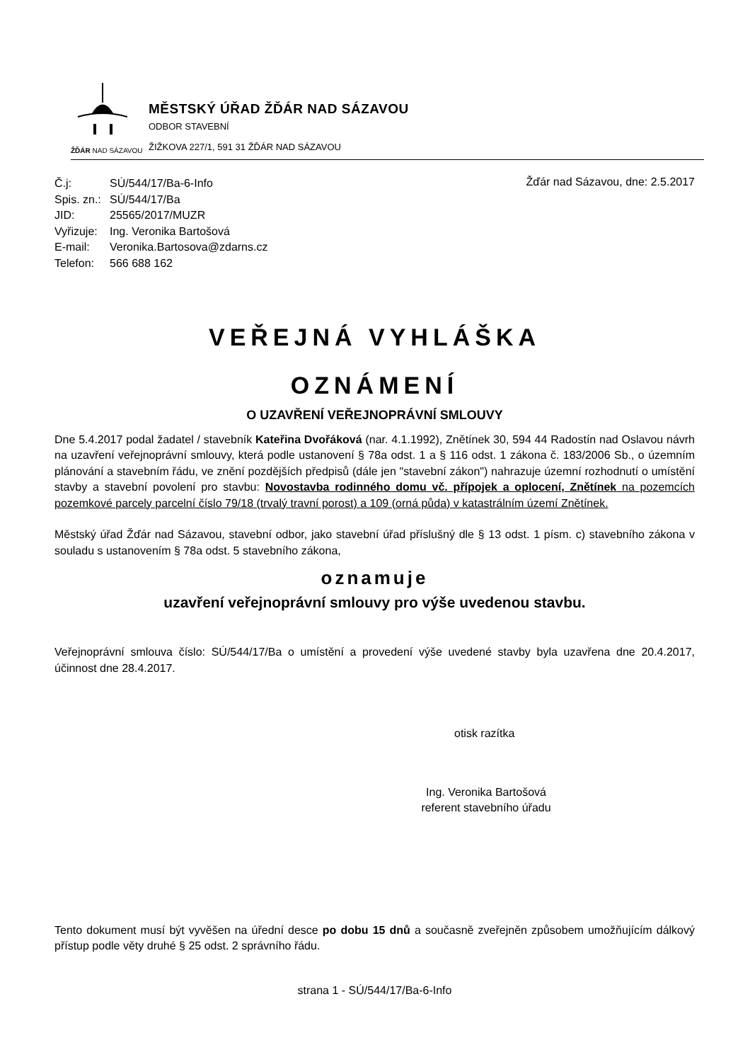ŽĎÁR NAD SÁZAVOU
MĚSTSKÝ ÚŘAD ŽĎÁR NAD SÁZAVOU
ODBOR STAVEBNÍ
ŽIŽKOVA 227/1, 591 31 ŽĎÁR NAD SÁZAVOU
| Č.j: | SÚ/544/17/Ba-6-Info |
| Spis. zn.: | SÚ/544/17/Ba |
| JID: | 25565/2017/MUZR |
| Vyřizuje: | Ing. Veronika Bartošová |
| E-mail: | Veronika.Bartosova@zdarns.cz |
| Telefon: | 566 688 162 |
Žďár nad Sázavou, dne: 2.5.2017
VEŘEJNÁ VYHLÁŠKA
OZNÁMENÍ
O UZAVŘENÍ VEŘEJNOPRÁVNÍ SMLOUVY
Dne 5.4.2017 podal žadatel / stavebník Kateřina Dvořáková (nar. 4.1.1992), Znětínek 30, 594 44 Radostín nad Oslavou návrh na uzavření veřejnoprávní smlouvy, která podle ustanovení § 78a odst. 1 a § 116 odst. 1 zákona č. 183/2006 Sb., o územním plánování a stavebním řádu, ve znění pozdějších předpisů (dále jen "stavební zákon") nahrazuje územní rozhodnutí o umístění stavby a stavební povolení pro stavbu: Novostavba rodinného domu vč. přípojek a oplocení, Znětínek na pozemcích pozemkové parcely parcelní číslo 79/18 (trvalý travní porost) a 109 (orná půda) v katastrálním území Znětínek.
Městský úřad Žďár nad Sázavou, stavební odbor, jako stavební úřad příslušný dle § 13 odst. 1 písm. c) stavebního zákona v souladu s ustanovením § 78a odst. 5 stavebního zákona,
oznamuje
uzavření veřejnoprávní smlouvy pro výše uvedenou stavbu.
Veřejnoprávní smlouva číslo: SÚ/544/17/Ba o umístění a provedení výše uvedené stavby byla uzavřena dne 20.4.2017, účinnost dne 28.4.2017.
otisk razítka
Ing. Veronika Bartošová
referent stavebního úřadu
Tento dokument musí být vyvěšen na úřední desce po dobu 15 dnů a současně zveřejněn způsobem umožňujícím dálkový přístup podle věty druhé § 25 odst. 2 správního řádu.
strana 1 - SÚ/544/17/Ba-6-Info